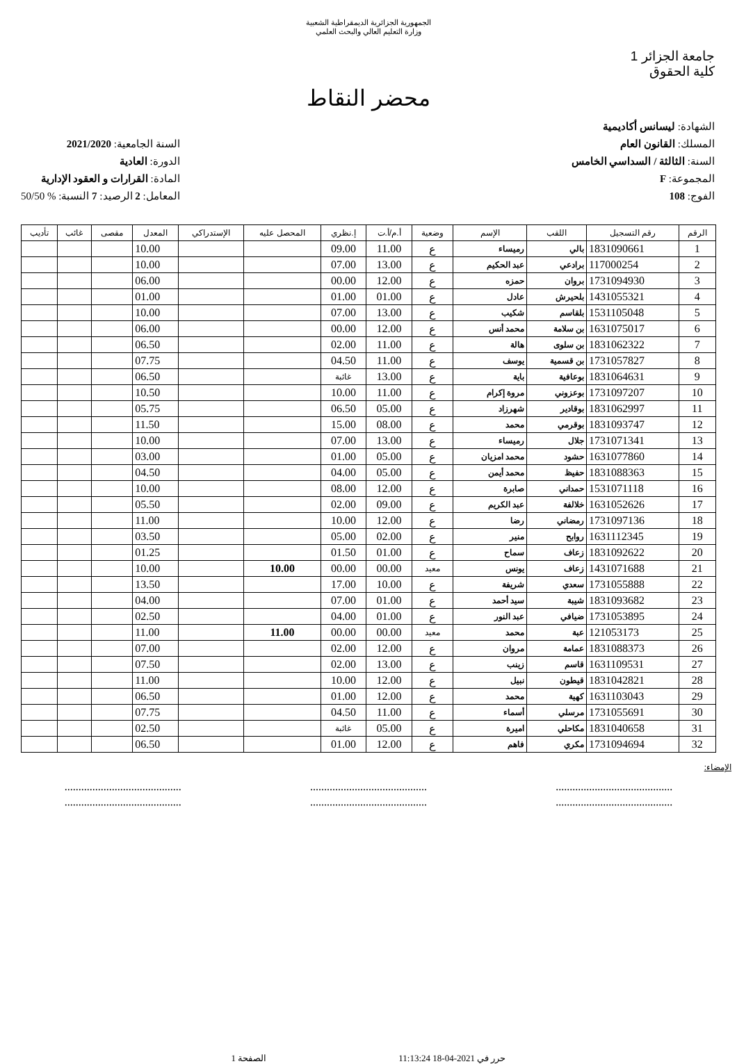الجمهورية الجزائرية الديمقراطية الشعبية
وزارة التعليم العالي والبحث العلمي
جامعة الجزائر 1
كلية الحقوق
محضر النقاط
الشهادة: ليسانس أكاديمية
المسلك: القانون العام
السنة: الثالثة / السداسي الخامس
المجموعة: F
الفوج: 108
السنة الجامعية: 2021/2020
الدورة: العادية
المادة: القرارات و العقود الإدارية
المعامل: 2 الرصيد: 7 النسبة: % 50/50
| الرقم | رقم التسجيل | اللقب | الإسم | وضعية | أ.م/أ.ت | إ.نظري | المحصل عليه | الإستدراكي | المعدل | مقصى | غائب | تأديب |
| --- | --- | --- | --- | --- | --- | --- | --- | --- | --- | --- | --- | --- |
| 1 | 1831090661 | بالي | رميساء | ع | 11.00 | 09.00 | | | 10.00 | | | |
| 2 | 117000254 | برادعي | عبد الحكيم | ع | 13.00 | 07.00 | | | 10.00 | | | |
| 3 | 1731094930 | بروان | حمزه | ع | 12.00 | 00.00 | | | 06.00 | | | |
| 4 | 1431055321 | بلحيرش | عادل | ع | 01.00 | 01.00 | | | 01.00 | | | |
| 5 | 1531105048 | بلقاسم | شكيب | ع | 13.00 | 07.00 | | | 10.00 | | | |
| 6 | 1631075017 | بن سلامة | محمد أنس | ع | 12.00 | 00.00 | | | 06.00 | | | |
| 7 | 1831062322 | بن سلوى | هالة | ع | 11.00 | 02.00 | | | 06.50 | | | |
| 8 | 1731057827 | بن قسمية | يوسف | ع | 11.00 | 04.50 | | | 07.75 | | | |
| 9 | 1831064631 | بوعافية | باية | ع | 13.00 | غائبة | | | 06.50 | | | |
| 10 | 1731097207 | بوعزوني | مروة إكرام | ع | 11.00 | 10.00 | | | 10.50 | | | |
| 11 | 1831062997 | بوقادير | شهرزاد | ع | 05.00 | 06.50 | | | 05.75 | | | |
| 12 | 1831093747 | بوقرمي | محمد | ع | 08.00 | 15.00 | | | 11.50 | | | |
| 13 | 1731071341 | جلال | رميساء | ع | 13.00 | 07.00 | | | 10.00 | | | |
| 14 | 1631077860 | حشود | محمد امزيان | ع | 05.00 | 01.00 | | | 03.00 | | | |
| 15 | 1831088363 | حفيظ | محمد أيمن | ع | 05.00 | 04.00 | | | 04.50 | | | |
| 16 | 1531071118 | حمداني | صابرة | ع | 12.00 | 08.00 | | | 10.00 | | | |
| 17 | 1631052626 | خلالفة | عبد الكريم | ع | 09.00 | 02.00 | | | 05.50 | | | |
| 18 | 1731097136 | رمضاني | رضا | ع | 12.00 | 10.00 | | | 11.00 | | | |
| 19 | 1631112345 | روابح | منير | ع | 02.00 | 05.00 | | | 03.50 | | | |
| 20 | 1831092622 | زعاف | سماح | ع | 01.00 | 01.50 | | | 01.25 | | | |
| 21 | 1431071688 | زعاف | يونس | معيد | 00.00 | 00.00 | 10.00 | | 10.00 | | | |
| 22 | 1731055888 | سعدي | شريفة | ع | 10.00 | 17.00 | | | 13.50 | | | |
| 23 | 1831093682 | شيبة | سيد أحمد | ع | 01.00 | 07.00 | | | 04.00 | | | |
| 24 | 1731053895 | ضيافي | عبد النور | ع | 01.00 | 04.00 | | | 02.50 | | | |
| 25 | 121053173 | عبة | محمد | معيد | 00.00 | 00.00 | 11.00 | | 11.00 | | | |
| 26 | 1831088373 | عمامة | مروان | ع | 12.00 | 02.00 | | | 07.00 | | | |
| 27 | 1631109531 | قاسم | زينب | ع | 13.00 | 02.00 | | | 07.50 | | | |
| 28 | 1831042821 | قيطون | نبيل | ع | 12.00 | 10.00 | | | 11.00 | | | |
| 29 | 1631103043 | كهية | محمد | ع | 12.00 | 01.00 | | | 06.50 | | | |
| 30 | 1731055691 | مرسلي | أسماء | ع | 11.00 | 04.50 | | | 07.75 | | | |
| 31 | 1831040658 | مكاحلي | اميرة | ع | 05.00 | غائبة | | | 02.50 | | | |
| 32 | 1731094694 | مكري | فاهم | ع | 12.00 | 01.00 | | | 06.50 | | | |
الإمضاء:
..........................................
..........................................
..........................................
..........................................
..........................................
..........................................
حرر في 2021-04-18 11:13:24 الصفحة 1